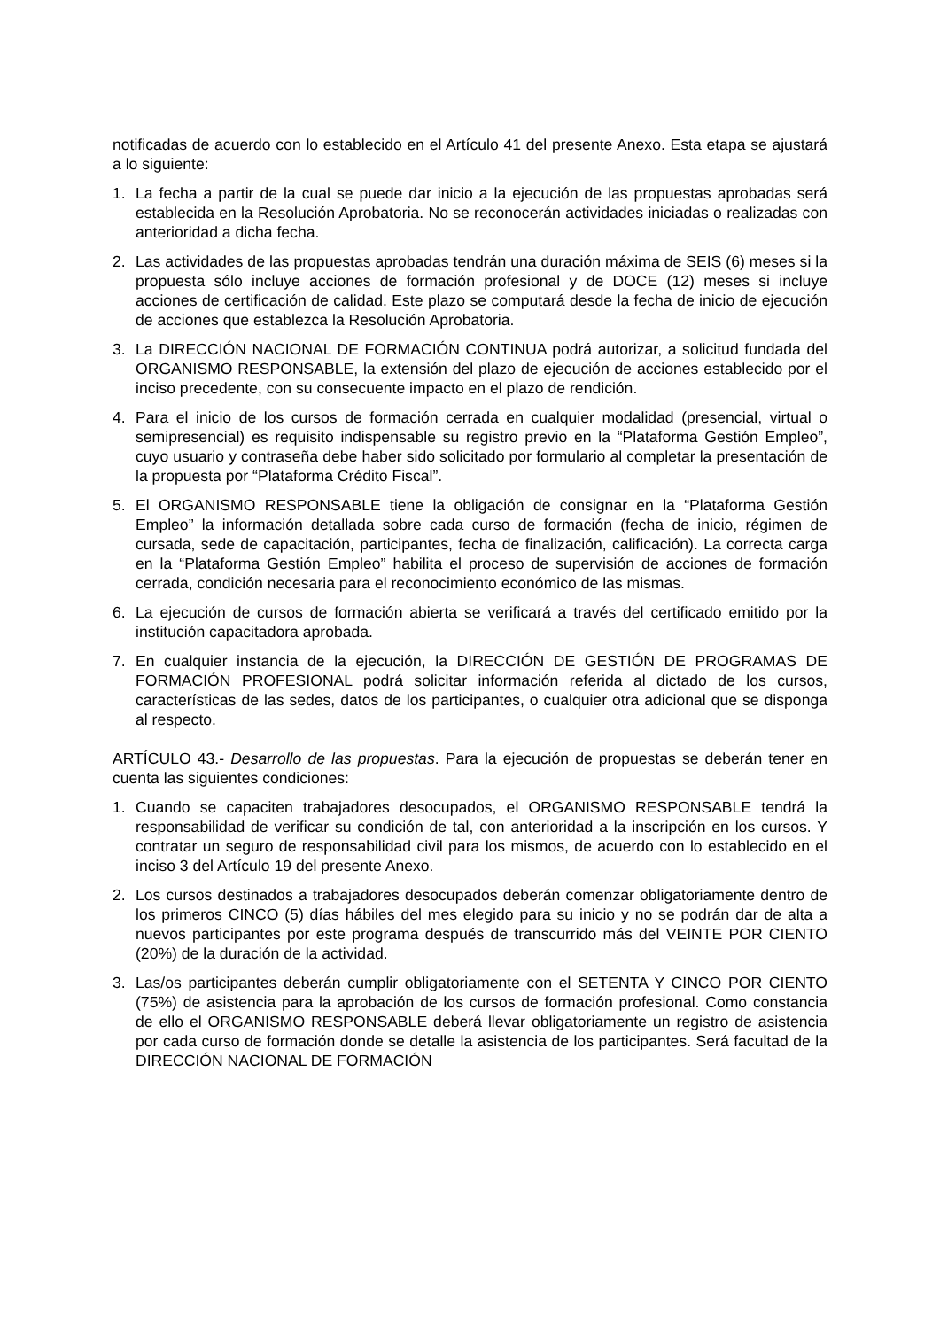notificadas de acuerdo con lo establecido en el Artículo 41 del presente Anexo. Esta etapa se ajustará a lo siguiente:
1. La fecha a partir de la cual se puede dar inicio a la ejecución de las propuestas aprobadas será establecida en la Resolución Aprobatoria. No se reconocerán actividades iniciadas o realizadas con anterioridad a dicha fecha.
2. Las actividades de las propuestas aprobadas tendrán una duración máxima de SEIS (6) meses si la propuesta sólo incluye acciones de formación profesional y de DOCE (12) meses si incluye acciones de certificación de calidad. Este plazo se computará desde la fecha de inicio de ejecución de acciones que establezca la Resolución Aprobatoria.
3. La DIRECCIÓN NACIONAL DE FORMACIÓN CONTINUA podrá autorizar, a solicitud fundada del ORGANISMO RESPONSABLE, la extensión del plazo de ejecución de acciones establecido por el inciso precedente, con su consecuente impacto en el plazo de rendición.
4. Para el inicio de los cursos de formación cerrada en cualquier modalidad (presencial, virtual o semipresencial) es requisito indispensable su registro previo en la “Plataforma Gestión Empleo”, cuyo usuario y contraseña debe haber sido solicitado por formulario al completar la presentación de la propuesta por “Plataforma Crédito Fiscal”.
5. El ORGANISMO RESPONSABLE tiene la obligación de consignar en la “Plataforma Gestión Empleo” la información detallada sobre cada curso de formación (fecha de inicio, régimen de cursada, sede de capacitación, participantes, fecha de finalización, calificación). La correcta carga en la “Plataforma Gestión Empleo” habilita el proceso de supervisión de acciones de formación cerrada, condición necesaria para el reconocimiento económico de las mismas.
6. La ejecución de cursos de formación abierta se verificará a través del certificado emitido por la institución capacitadora aprobada.
7. En cualquier instancia de la ejecución, la DIRECCIÓN DE GESTIÓN DE PROGRAMAS DE FORMACIÓN PROFESIONAL podrá solicitar información referida al dictado de los cursos, características de las sedes, datos de los participantes, o cualquier otra adicional que se disponga al respecto.
ARTÍCULO 43.- Desarrollo de las propuestas. Para la ejecución de propuestas se deberán tener en cuenta las siguientes condiciones:
1. Cuando se capaciten trabajadores desocupados, el ORGANISMO RESPONSABLE tendrá la responsabilidad de verificar su condición de tal, con anterioridad a la inscripción en los cursos. Y contratar un seguro de responsabilidad civil para los mismos, de acuerdo con lo establecido en el inciso 3 del Artículo 19 del presente Anexo.
2. Los cursos destinados a trabajadores desocupados deberán comenzar obligatoriamente dentro de los primeros CINCO (5) días hábiles del mes elegido para su inicio y no se podrán dar de alta a nuevos participantes por este programa después de transcurrido más del VEINTE POR CIENTO (20%) de la duración de la actividad.
3. Las/os participantes deberán cumplir obligatoriamente con el SETENTA Y CINCO POR CIENTO (75%) de asistencia para la aprobación de los cursos de formación profesional. Como constancia de ello el ORGANISMO RESPONSABLE deberá llevar obligatoriamente un registro de asistencia por cada curso de formación donde se detalle la asistencia de los participantes. Será facultad de la DIRECCIÓN NACIONAL DE FORMACIÓN